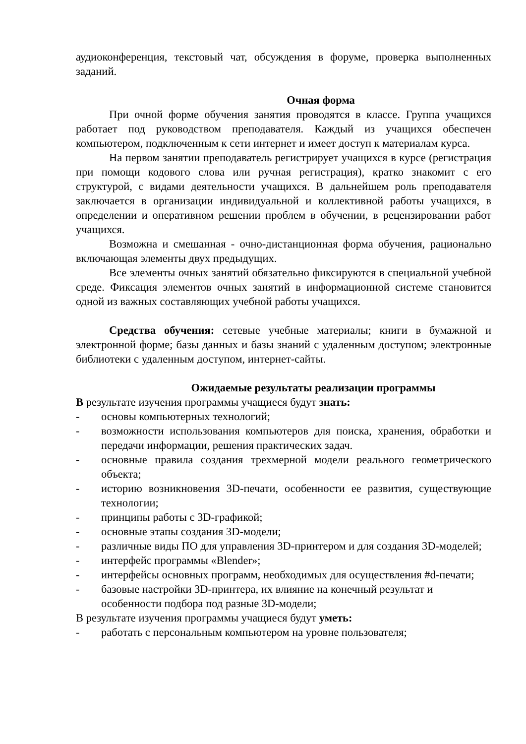аудиоконференция, текстовый чат, обсуждения в форуме, проверка выполненных заданий.
Очная форма
При очной форме обучения занятия проводятся в классе. Группа учащихся работает под руководством преподавателя. Каждый из учащихся обеспечен компьютером, подключенным к сети интернет и имеет доступ к материалам курса.
На первом занятии преподаватель регистрирует учащихся в курсе (регистрация при помощи кодового слова или ручная регистрация), кратко знакомит с его структурой, с видами деятельности учащихся. В дальнейшем роль преподавателя заключается в организации индивидуальной и коллективной работы учащихся, в определении и оперативном решении проблем в обучении, в рецензировании работ учащихся.
Возможна и смешанная - очно-дистанционная форма обучения, рационально включающая элементы двух предыдущих.
Все элементы очных занятий обязательно фиксируются в специальной учебной среде. Фиксация элементов очных занятий в информационной системе становится одной из важных составляющих учебной работы учащихся.
Средства обучения: сетевые учебные материалы; книги в бумажной и электронной форме; базы данных и базы знаний с удаленным доступом; электронные библиотеки с удаленным доступом, интернет-сайты.
Ожидаемые результаты реализации программы
В результате изучения программы учащиеся будут знать:
- основы компьютерных технологий;
- возможности использования компьютеров для поиска, хранения, обработки и передачи информации, решения практических задач.
- основные правила создания трехмерной модели реального геометрического объекта;
- историю возникновения 3D-печати, особенности ее развития, существующие технологии;
- принципы работы с 3D-графикой;
- основные этапы создания 3D-модели;
- различные виды ПО для управления 3D-принтером и для создания 3D-моделей;
- интерфейс программы «Blender»;
- интерфейсы основных программ, необходимых для осуществления #d-печати;
- базовые настройки 3D-принтера, их влияние на конечный результат и особенности подбора под разные 3D-модели;
В результате изучения программы учащиеся будут уметь:
- работать с персональным компьютером на уровне пользователя;